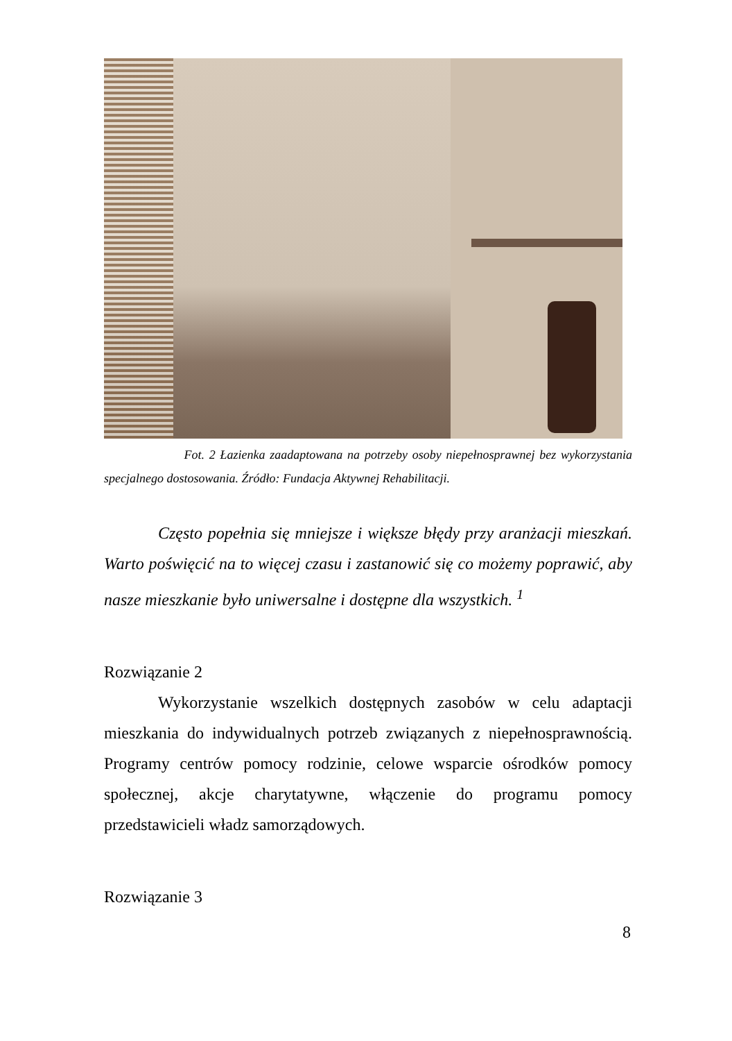Fot. 2 Łazienka zaadaptowana na potrzeby osoby niepełnosprawnej bez wykorzystania specjalnego dostosowania. Źródło: Fundacja Aktywnej Rehabilitacji.
Często popełnia się mniejsze i większe błędy przy aranżacji mieszkań. Warto poświęcić na to więcej czasu i zastanowić się co możemy poprawić, aby nasze mieszkanie było uniwersalne i dostępne dla wszystkich. <sup>1</sup>
Rozwiązanie 2
Wykorzystanie wszelkich dostępnych zasobów w celu adaptacji mieszkania do indywidualnych potrzeb związanych z niepełnosprawnością. Programy centrów pomocy rodzinie, celowe wsparcie ośrodków pomocy społecznej, akcje charytatywne, włączenie do programu pomocy przedstawicieli władz samorządowych.
Rozwiązanie 3
8